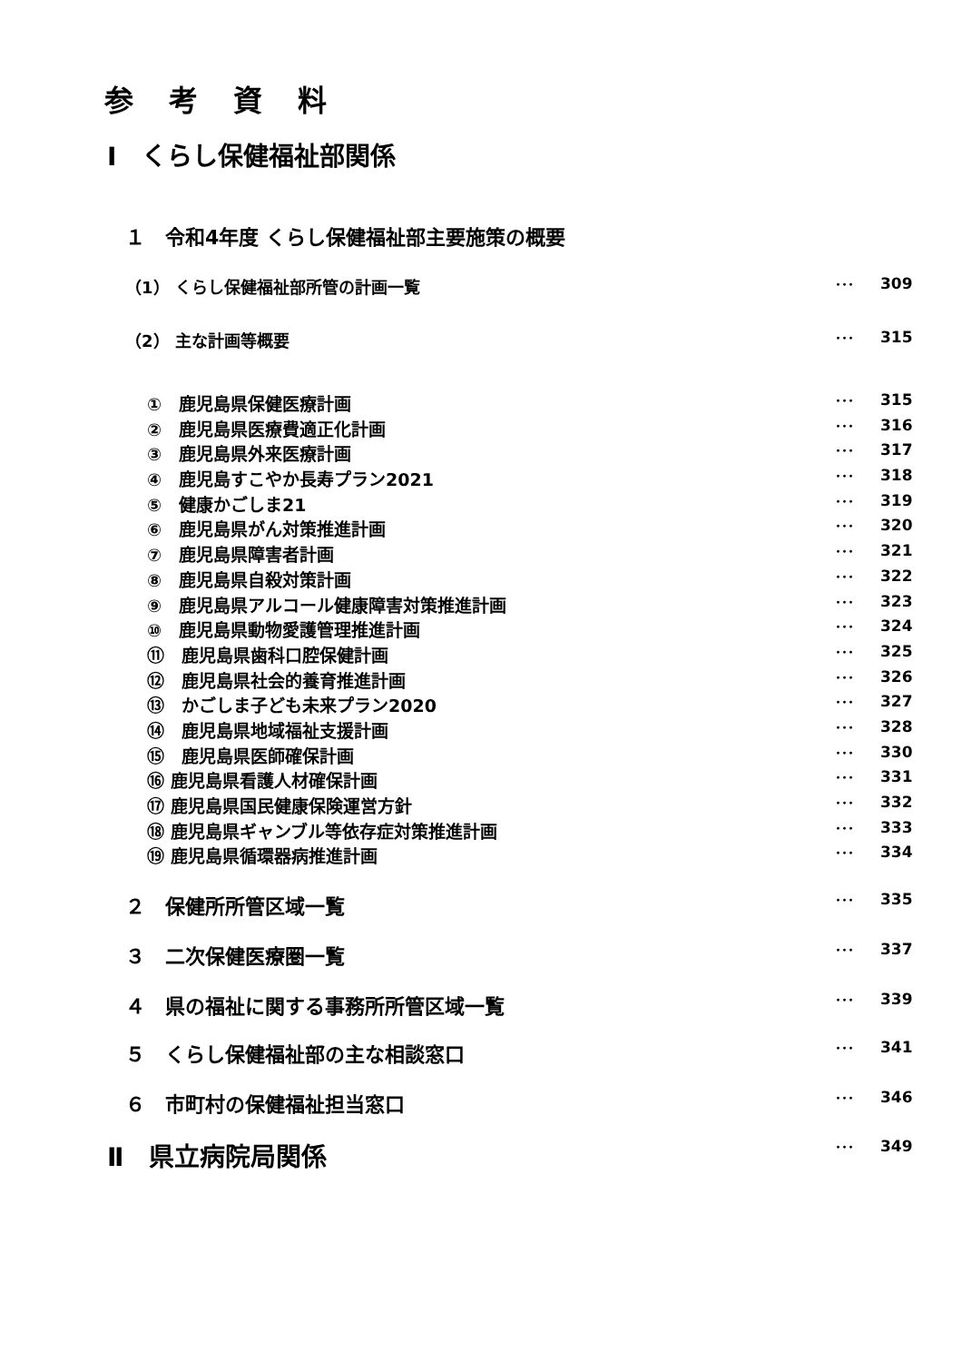参 考 資 料
Ⅰ　くらし保健福祉部関係
１　令和4年度 くらし保健福祉部主要施策の概要
（1） くらし保健福祉部所管の計画一覧 ･･･ 309
（2） 主な計画等概要 ･･･ 315
①　鹿児島県保健医療計画 ･･･ 315
②　鹿児島県医療費適正化計画 ･･･ 316
③　鹿児島県外来医療計画 ･･･ 317
④　鹿児島すこやか長寿プラン2021 ･･･ 318
⑤　健康かごしま21 ･･･ 319
⑥　鹿児島県がん対策推進計画 ･･･ 320
⑦　鹿児島県障害者計画 ･･･ 321
⑧　鹿児島県自殺対策計画 ･･･ 322
⑨　鹿児島県アルコール健康障害対策推進計画 ･･･ 323
⑩　鹿児島県動物愛護管理推進計画 ･･･ 324
⑪　鹿児島県歯科口腔保健計画 ･･･ 325
⑫　鹿児島県社会的養育推進計画 ･･･ 326
⑬　かごしま子ども未来プラン2020 ･･･ 327
⑭　鹿児島県地域福祉支援計画 ･･･ 328
⑮　鹿児島県医師確保計画 ･･･ 330
⑯ 鹿児島県看護人材確保計画 ･･･ 331
⑰ 鹿児島県国民健康保険運営方針 ･･･ 332
⑱ 鹿児島県ギャンブル等依存症対策推進計画 ･･･ 333
⑲ 鹿児島県循環器病推進計画 ･･･ 334
２　保健所所管区域一覧 ･･･ 335
３　二次保健医療圏一覧 ･･･ 337
４　県の福祉に関する事務所所管区域一覧 ･･･ 339
５　くらし保健福祉部の主な相談窓口 ･･･ 341
６　市町村の保健福祉担当窓口 ･･･ 346
Ⅱ　県立病院局関係 ･･･ 349